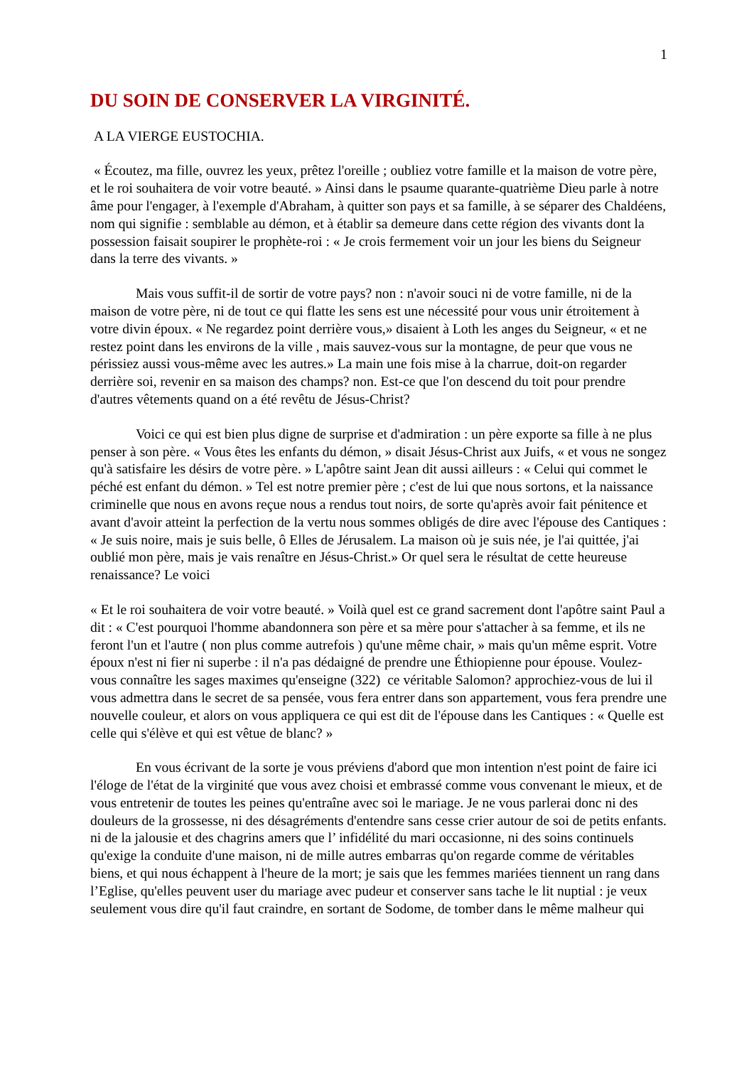1
DU SOIN DE CONSERVER LA VIRGINITÉ.
A LA VIERGE EUSTOCHIA.
« Écoutez, ma fille, ouvrez les yeux, prêtez l'oreille ; oubliez votre famille et la maison de votre père, et le roi souhaitera de voir votre beauté. » Ainsi dans le psaume quarante-quatrième Dieu parle à notre âme pour l'engager, à l'exemple d'Abraham, à quitter son pays et sa famille, à se séparer des Chaldéens, nom qui signifie : semblable au démon, et à établir sa demeure dans cette région des vivants dont la possession faisait soupirer le prophète-roi : « Je crois fermement voir un jour les biens du Seigneur dans la terre des vivants. »
Mais vous suffit-il de sortir de votre pays? non : n'avoir souci ni de votre famille, ni de la maison de votre père, ni de tout ce qui flatte les sens est une nécessité pour vous unir étroitement à votre divin époux. « Ne regardez point derrière vous,» disaient à Loth les anges du Seigneur, « et ne restez point dans les environs de la ville , mais sauvez-vous sur la montagne, de peur que vous ne périssiez aussi vous-même avec les autres.» La main une fois mise à la charrue, doit-on regarder derrière soi, revenir en sa maison des champs? non. Est-ce que l'on descend du toit pour prendre d'autres vêtements quand on a été revêtu de Jésus-Christ?
Voici ce qui est bien plus digne de surprise et d'admiration : un père exporte sa fille à ne plus penser à son père. « Vous êtes les enfants du démon, » disait Jésus-Christ aux Juifs, « et vous ne songez qu'à satisfaire les désirs de votre père. » L'apôtre saint Jean dit aussi ailleurs : « Celui qui commet le péché est enfant du démon. » Tel est notre premier père ; c'est de lui que nous sortons, et la naissance criminelle que nous en avons reçue nous a rendus tout noirs, de sorte qu'après avoir fait pénitence et avant d'avoir atteint la perfection de la vertu nous sommes obligés de dire avec l'épouse des Cantiques : « Je suis noire, mais je suis belle, ô Elles de Jérusalem. La maison où je suis née, je l'ai quittée, j'ai oublié mon père, mais je vais renaître en Jésus-Christ.» Or quel sera le résultat de cette heureuse renaissance? Le voici
« Et le roi souhaitera de voir votre beauté. » Voilà quel est ce grand sacrement dont l'apôtre saint Paul a dit : « C'est pourquoi l'homme abandonnera son père et sa mère pour s'attacher à sa femme, et ils ne feront l'un et l'autre ( non plus comme autrefois ) qu'une même chair, » mais qu'un même esprit. Votre époux n'est ni fier ni superbe : il n'a pas dédaigné de prendre une Éthiopienne pour épouse. Voulez-vous connaître les sages maximes qu'enseigne (322) ce véritable Salomon? approchiez-vous de lui il vous admettra dans le secret de sa pensée, vous fera entrer dans son appartement, vous fera prendre une nouvelle couleur, et alors on vous appliquera ce qui est dit de l'épouse dans les Cantiques : « Quelle est celle qui s'élève et qui est vêtue de blanc? »
En vous écrivant de la sorte je vous préviens d'abord que mon intention n'est point de faire ici l'éloge de l'état de la virginité que vous avez choisi et embrassé comme vous convenant le mieux, et de vous entretenir de toutes les peines qu'entraîne avec soi le mariage. Je ne vous parlerai donc ni des douleurs de la grossesse, ni des désagréments d'entendre sans cesse crier autour de soi de petits enfants. ni de la jalousie et des chagrins amers que l’ infidélité du mari occasionne, ni des soins continuels qu'exige la conduite d'une maison, ni de mille autres embarras qu'on regarde comme de véritables biens, et qui nous échappent à l'heure de la mort; je sais que les femmes mariées tiennent un rang dans l’Eglise, qu'elles peuvent user du mariage avec pudeur et conserver sans tache le lit nuptial : je veux seulement vous dire qu'il faut craindre, en sortant de Sodome, de tomber dans le même malheur qui